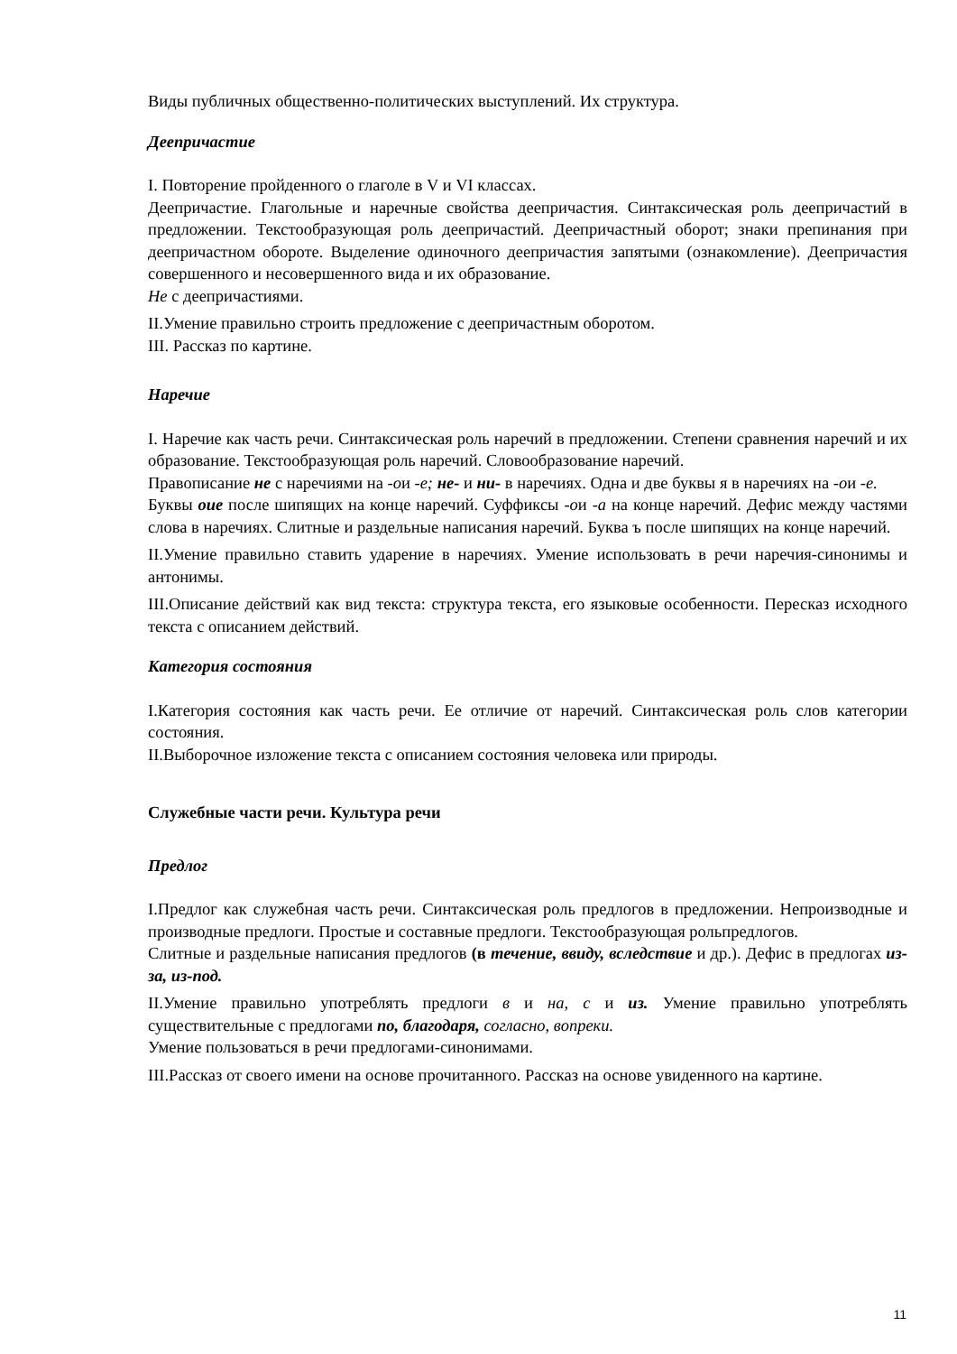Виды публичных общественно-политических выступлений. Их структура.
Деепричастие
I. Повторение пройденного о глаголе в V и VI классах.
Деепричастие. Глагольные и наречные свойства деепричастия. Синтаксическая роль деепричастий в предложении. Текстообразующая роль деепричастий. Деепричастный оборот; знаки препинания при деепричастном обороте. Выделение одиночного деепричастия запятыми (ознакомление). Деепричастия совершенного и несовершенного вида и их образование.
Не с деепричастиями.
II.Умение правильно строить предложение с деепричастным оборотом.
III. Рассказ по картине.
Наречие
I. Наречие как часть речи. Синтаксическая роль наречий в предложении. Степени сравнения наречий и их образование. Текстообразующая роль наречий. Словообразование наречий.
Правописание не с наречиями на -ои -е; не- и ни- в наречиях. Одна и две буквы я в наречиях на -ои -е.
Буквы оие после шипящих на конце наречий. Суффиксы -ои -а на конце наречий. Дефис между частями слова в наречиях. Слитные и раздельные написания наречий. Буква ъ после шипящих на конце наречий.
II.Умение правильно ставить ударение в наречиях. Умение использовать в речи наречия-синонимы и антонимы.
III.Описание действий как вид текста: структура текста, его языковые особенности. Пересказ исходного текста с описанием действий.
Категория состояния
I.Категория состояния как часть речи. Ее отличие от наречий. Синтаксическая роль слов категории состояния.
II.Выборочное изложение текста с описанием состояния человека или природы.
Служебные части речи. Культура речи
Предлог
I.Предлог как служебная часть речи. Синтаксическая роль предлогов в предложении. Непроизводные и производные предлоги. Простые и составные предлоги. Текстообразующая рольпредлогов.
Слитные и раздельные написания предлогов (в течение, ввиду, вследствие и др.). Дефис в предлогах из-за, из-под.
II.Умение правильно употреблять предлоги в и на, с и из. Умение правильно употреблять существительные с предлогами по, благодаря, согласно, вопреки.
Умение пользоваться в речи предлогами-синонимами.
III.Рассказ от своего имени на основе прочитанного. Рассказ на основе увиденного на картине.
11